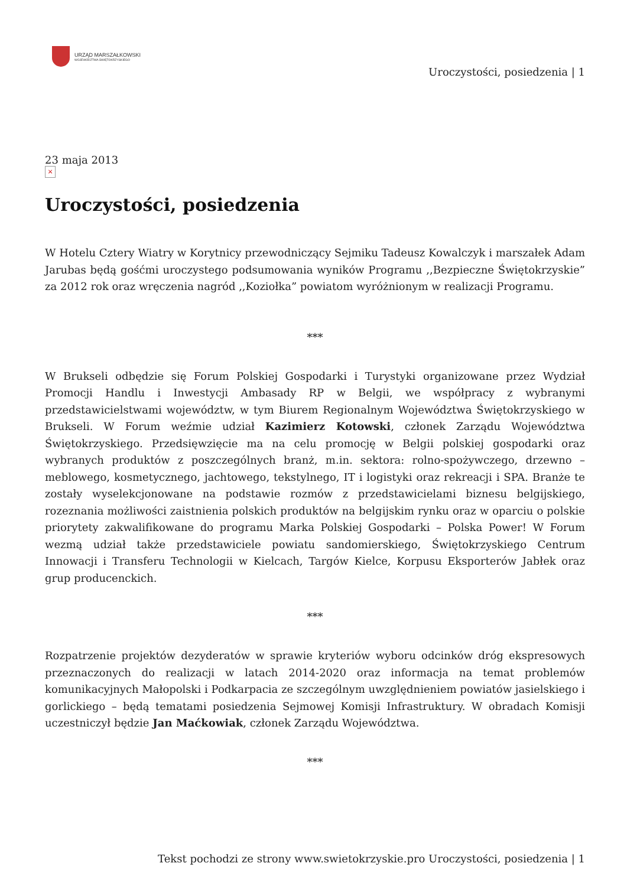URZĄD MARSZAŁKOWSKI
WOJEWÓDZTWA ŚWIĘTOKRZYSKIEGO
Uroczystości, posiedzenia | 1
23 maja 2013
×
Uroczystości, posiedzenia
W Hotelu Cztery Wiatry w Korytnicy przewodniczący Sejmiku Tadeusz Kowalczyk i marszałek Adam Jarubas będą gośćmi uroczystego podsumowania wyników Programu ,,Bezpieczne Świętokrzyskie” za 2012 rok oraz wręczenia nagród ,,Koziołka” powiatom wyróżnionym w realizacji Programu.
***
W Brukseli odbędzie się Forum Polskiej Gospodarki i Turystyki organizowane przez Wydział Promocji Handlu i Inwestycji Ambasady RP w Belgii, we współpracy z wybranymi przedstawicielstwami województw, w tym Biurem Regionalnym Województwa Świętokrzyskiego w Brukseli. W Forum weźmie udział Kazimierz Kotowski, członek Zarządu Województwa Świętokrzyskiego. Przedsięwzięcie ma na celu promocję w Belgii polskiej gospodarki oraz wybranych produktów z poszczególnych branż, m.in. sektora: rolno-spożywczego, drzewno – meblowego, kosmetycznego, jachtowego, tekstylnego, IT i logistyki oraz rekreacji i SPA. Branże te zostały wyselekcjonowane na podstawie rozmów z przedstawicielami biznesu belgijskiego, rozeznania możliwości zaistnienia polskich produktów na belgijskim rynku oraz w oparciu o polskie priorytety zakwalifikowane do programu Marka Polskiej Gospodarki – Polska Power! W Forum wezmą udział także przedstawiciele powiatu sandomierskiego, Świętokrzyskiego Centrum Innowacji i Transferu Technologii w Kielcach, Targów Kielce, Korpusu Eksporterów Jabłek oraz grup producenckich.
***
Rozpatrzenie projektów dezyderatów w sprawie kryteriów wyboru odcinków dróg ekspresowych przeznaczonych do realizacji w latach 2014-2020 oraz informacja na temat problemów komunikacyjnych Małopolski i Podkarpacia ze szczególnym uwzględnieniem powiatów jasielskiego i gorlickiego – będą tematami posiedzenia Sejmowej Komisji Infrastruktury. W obradach Komisji uczestniczył będzie Jan Maćkowiak, członek Zarządu Województwa.
***
Tekst pochodzi ze strony www.swietokrzyskie.pro Uroczystości, posiedzenia | 1